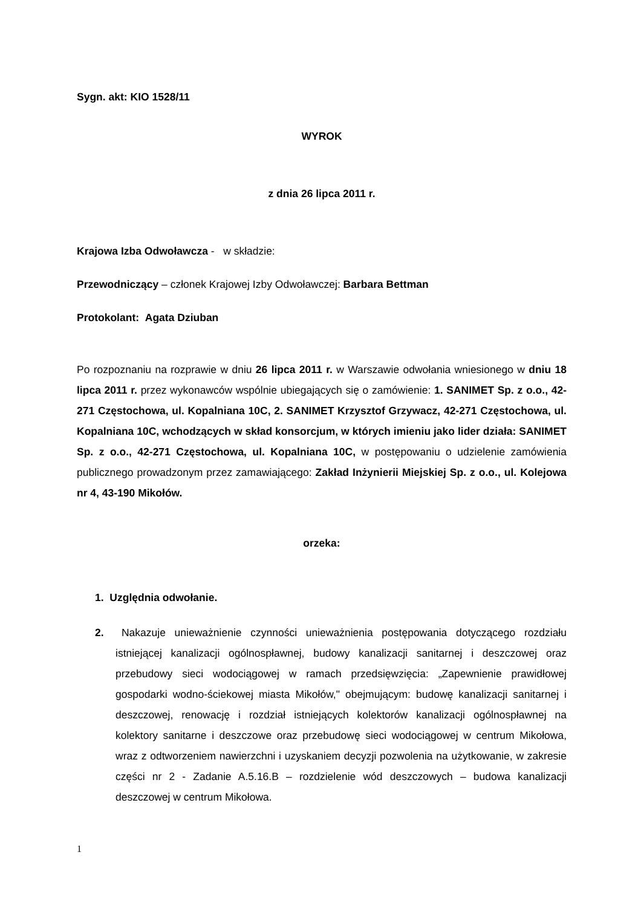Sygn. akt: KIO 1528/11
WYROK
z dnia 26 lipca 2011 r.
Krajowa Izba Odwoławcza - w składzie:
Przewodniczący – członek Krajowej Izby Odwoławczej: Barbara Bettman
Protokolant: Agata Dziuban
Po rozpoznaniu na rozprawie w dniu 26 lipca 2011 r. w Warszawie odwołania wniesionego w dniu 18 lipca 2011 r. przez wykonawców wspólnie ubiegających się o zamówienie: 1. SANIMET Sp. z o.o., 42-271 Częstochowa, ul. Kopalniana 10C, 2. SANIMET Krzysztof Grzywacz, 42-271 Częstochowa, ul. Kopalniana 10C, wchodzących w skład konsorcjum, w których imieniu jako lider działa: SANIMET Sp. z o.o., 42-271 Częstochowa, ul. Kopalniana 10C, w postępowaniu o udzielenie zamówienia publicznego prowadzonym przez zamawiającego: Zakład Inżynierii Miejskiej Sp. z o.o., ul. Kolejowa nr 4, 43-190 Mikołów.
orzeka:
1. Uzględnia odwołanie.
2. Nakazuje unieważnienie czynności unieważnienia postępowania dotyczącego rozdziału istniejącej kanalizacji ogólnospławnej, budowy kanalizacji sanitarnej i deszczowej oraz przebudowy sieci wodociągowej w ramach przedsięwzięcia: „Zapewnienie prawidłowej gospodarki wodno-ściekowej miasta Mikołów," obejmującym: budowę kanalizacji sanitarnej i deszczowej, renowację i rozdział istniejących kolektorów kanalizacji ogólnospławnej na kolektory sanitarne i deszczowe oraz przebudowę sieci wodociągowej w centrum Mikołowa, wraz z odtworzeniem nawierzchni i uzyskaniem decyzji pozwolenia na użytkowanie, w zakresie części nr 2 - Zadanie A.5.16.B – rozdzielenie wód deszczowych – budowa kanalizacji deszczowej w centrum Mikołowa.
1